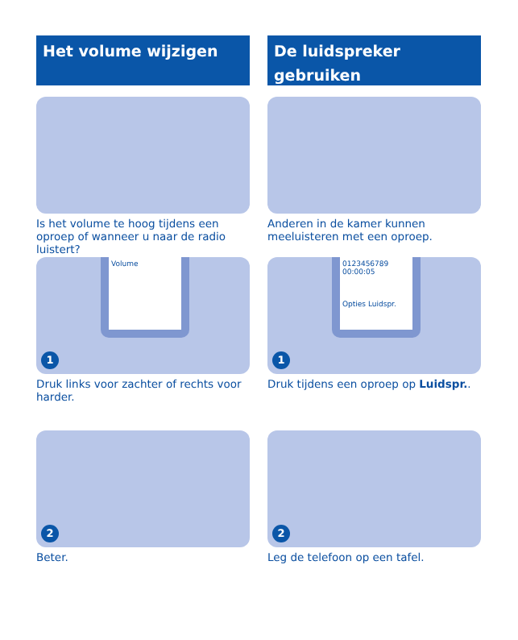Het volume wijzigen
Is het volume te hoog tijdens een oproep of wanneer u naar de radio luistert?
Volume
1
Druk links voor zachter of rechts voor harder.
2
Beter.
De luidspreker gebruiken
Anderen in de kamer kunnen meeluisteren met een oproep.
0123456789
00:00:05
Opties Luidspr.
1
Druk tijdens een oproep op Luidspr..
2
Leg de telefoon op een tafel.